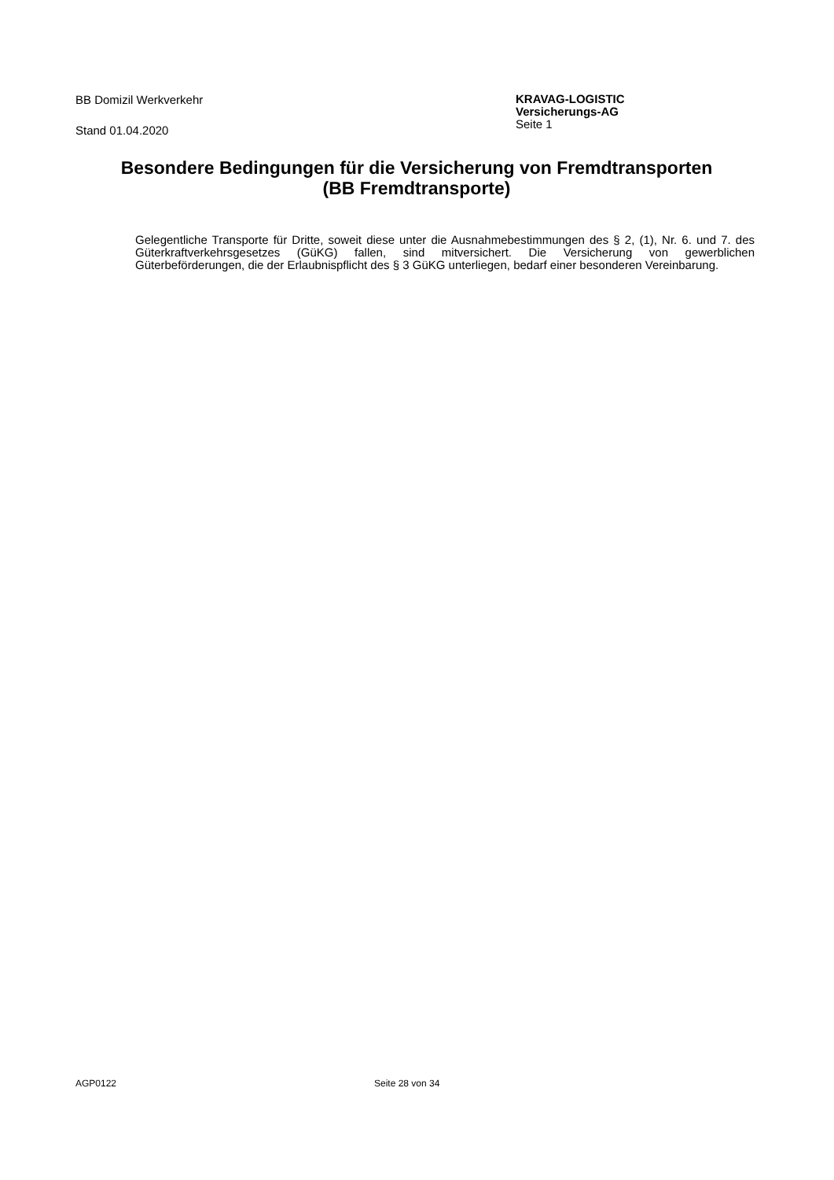BB Domizil Werkverkehr
Stand 01.04.2020
KRAVAG-LOGISTIC
Versicherungs-AG
Seite 1
Besondere Bedingungen für die Versicherung von Fremdtransporten
(BB Fremdtransporte)
Gelegentliche Transporte für Dritte, soweit diese unter die Ausnahmebestimmungen des § 2, (1), Nr. 6. und 7. des Güterkraftverkehrsgesetzes (GüKG) fallen, sind mitversichert. Die Versicherung von gewerblichen Güterbeförderungen, die der Erlaubnispflicht des § 3 GüKG unterliegen, bedarf einer besonderen Vereinbarung.
AGP0122 Seite 28 von 34